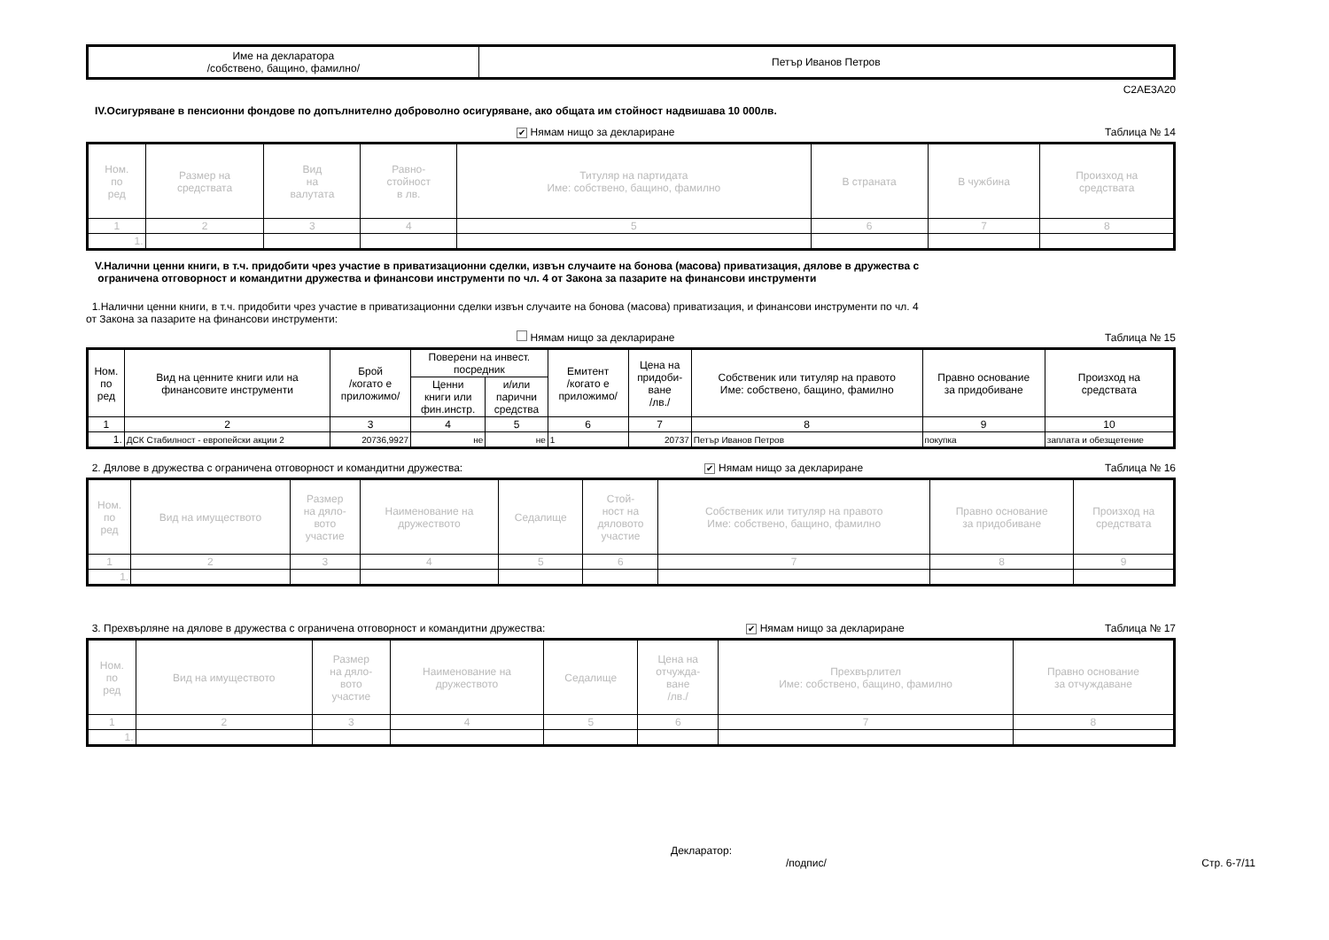| Име на декларатора /собствено, бащино, фамилно/ | Петър Иванов Петров |
C2AE3A20
IV.Осигуряване в пенсионни фондове по допълнително доброволно осигуряване, ако общата им стойност надвишава 10 000лв.
✔ Нямам нищо за деклариране Таблица № 14
| Ном. по ред | Размер на средствата | Вид на валутата | Равно- стойност в лв. | Титуляр на партидата Име: собствено, бащино, фамилно | В страната | В чужбина | Произход на средствата |
| --- | --- | --- | --- | --- | --- | --- | --- |
| 1 | 2 | 3 | 4 | 5 | 6 | 7 | 8 |
| 1. | | | | | | | |
V.Налични ценни книги, в т.ч. придобити чрез участие в приватизационни сделки, извън случаите на бонова (масова) приватизация, дялове в дружества с
ограничена отговорност и командитни дружества и финансови инструменти по чл. 4 от Закона за пазарите на финансови инструменти
1.Налични ценни книги, в т.ч. придобити чрез участие в приватизационни сделки извън случаите на бонова (масова) приватизация, и финансови инструменти по чл. 4
от Закона за пазарите на финансови инструменти:
Нямам нищо за деклариране Таблица № 15
| Ном. по ред | Вид на ценните книги или на финансовите инструменти | Брой /когато е приложимо/ | Поверени на инвест. посредник | | Емитент /когато е приложимо/ | Цена на придоби- ване /лв./ | Собственик или титуляр на правото Име: собствено, бащино, фамилно | Правно основание за придобиване | Произход на средствата |
| --- | --- | --- | --- | --- | --- | --- | --- | --- | --- |
| | | | Ценни книги или фин.инстр. | и/или парични средства | | | | | |
| 1 | 2 | 3 | 4 | 5 | 6 | 7 | 8 | 9 | 10 |
| 1. | ДСК Стабилност - европейски акции 2 | 20736,9927 | не | не | 1 | 20737 | Петър Иванов Петров | покупка | заплата и обезщетение |
2. Дялове в дружества с ограничена отговорност и командитни дружества: ✔ Нямам нищо за деклариране Таблица № 16
| Ном. по ред | Вид на имуществото | Размер на дяло- вото участие | Наименование на дружеството | Седалище | Стой- ност на дяловото участие | Собственик или титуляр на правото Име: собствено, бащино, фамилно | Правно основание за придобиване | Произход на средствата |
| --- | --- | --- | --- | --- | --- | --- | --- | --- |
| 1 | 2 | 3 | 4 | 5 | 6 | 7 | 8 | 9 |
| 1. | | | | | | | | |
3. Прехвърляне на дялове в дружества с ограничена отговорност и командитни дружества: ✔ Нямам нищо за деклариране Таблица № 17
| Ном. по ред | Вид на имуществото | Размер на дяло- вото участие | Наименование на дружеството | Седалище | Цена на отчужда- ване /лв./ | Прехвърлител Име: собствено, бащино, фамилно | Правно основание за отчуждаване |
| --- | --- | --- | --- | --- | --- | --- | --- |
| 1 | 2 | 3 | 4 | 5 | 6 | 7 | 8 |
| 1. | | | | | | | |
Декларатор:
/подпис/ Стр. 6-7/11